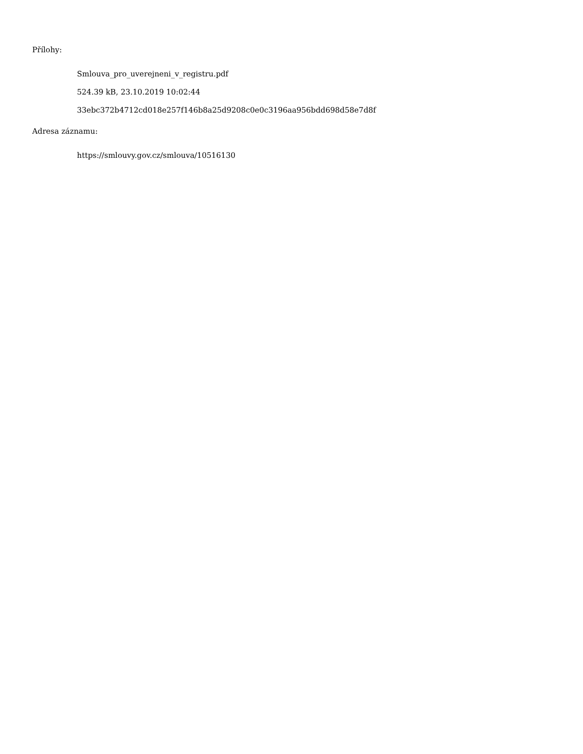Přílohy:
Smlouva_pro_uverejneni_v_registru.pdf
524.39 kB, 23.10.2019 10:02:44
33ebc372b4712cd018e257f146b8a25d9208c0e0c3196aa956bdd698d58e7d8f
Adresa záznamu:
https://smlouvy.gov.cz/smlouva/10516130